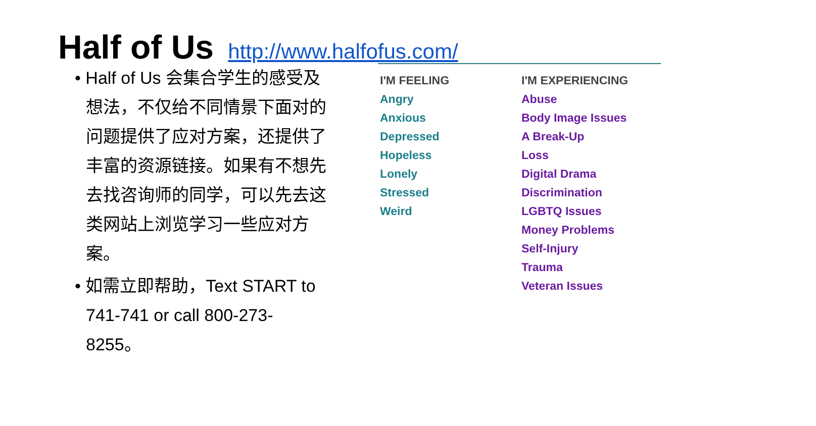Half of Us http://www.halfofus.com/
• Half of Us 会集合学生的感受及想法，不仅给不同情景下面对的问题提供了应对方案，还提供了丰富的资源链接。如果有不想先去找咨询师的同学，可以先去这类网站上浏览学习一些应对方案。
• 如需立即帮助，Text START to 741-741 or call 800-273-8255。
I'M FEELING
Angry
Anxious
Depressed
Hopeless
Lonely
Stressed
Weird
I'M EXPERIENCING
Abuse
Body Image Issues
A Break-Up
Loss
Digital Drama
Discrimination
LGBTQ Issues
Money Problems
Self-Injury
Trauma
Veteran Issues